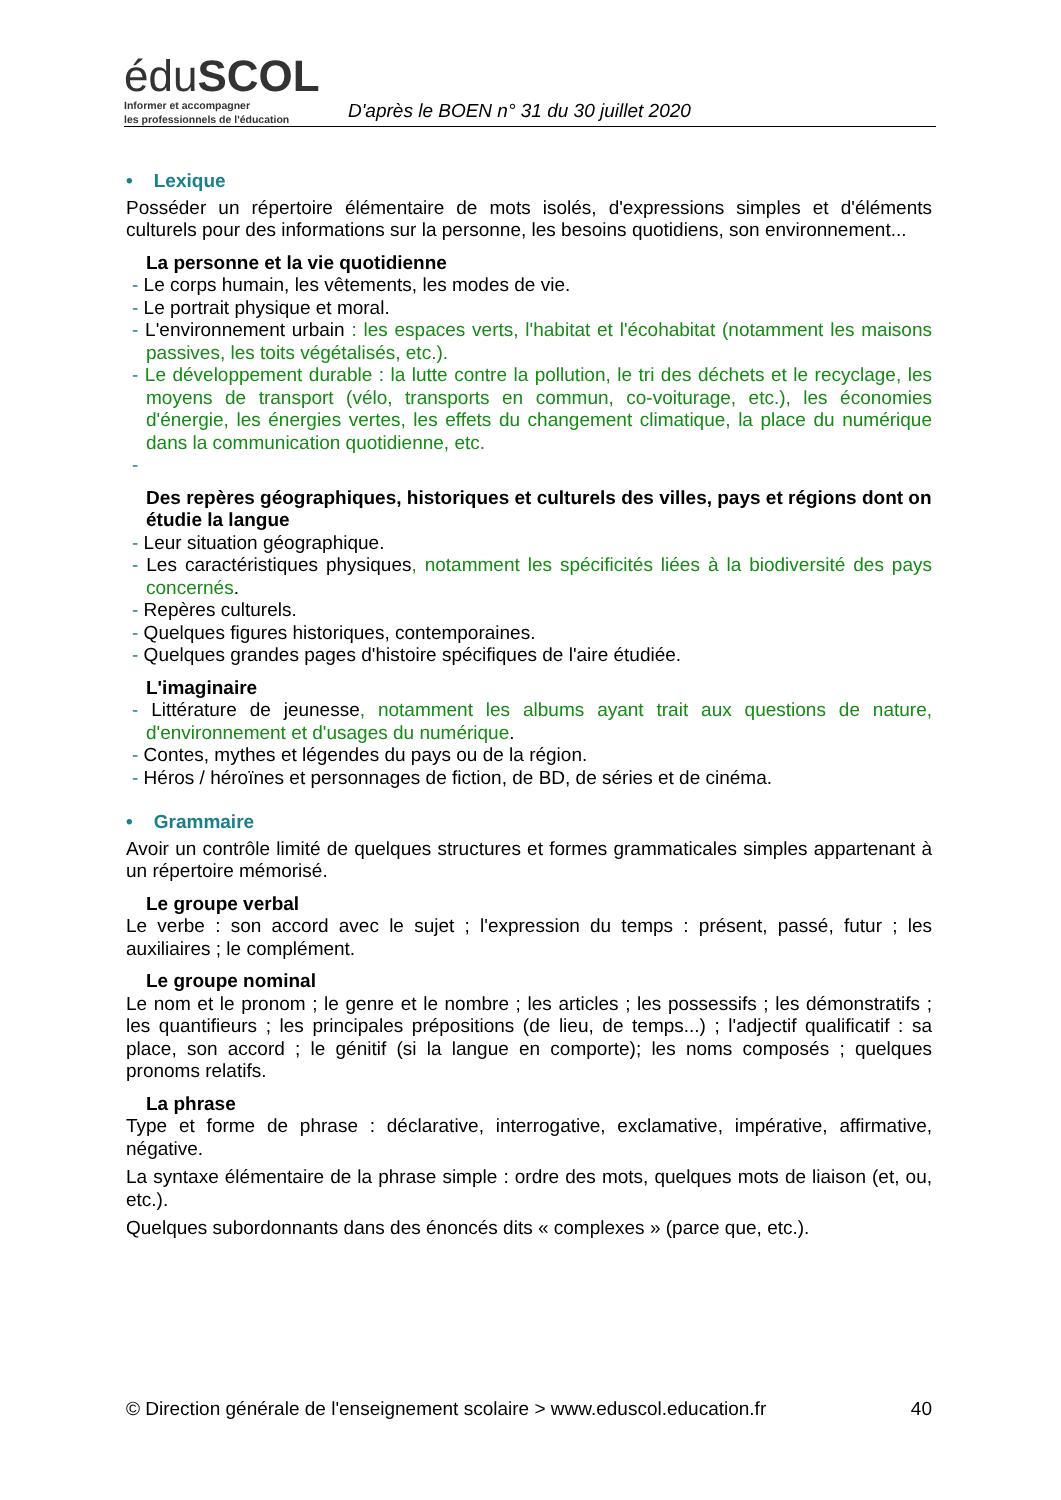éduSCOL
Informer et accompagner
les professionnels de l'éducation
D'après le BOEN n° 31 du 30 juillet 2020
• Lexique
Posséder un répertoire élémentaire de mots isolés, d'expressions simples et d'éléments culturels pour des informations sur la personne, les besoins quotidiens, son environnement...
La personne et la vie quotidienne
- Le corps humain, les vêtements, les modes de vie.
- Le portrait physique et moral.
- L'environnement urbain : les espaces verts, l'habitat et l'écohabitat (notamment les maisons passives, les toits végétalisés, etc.).
- Le développement durable : la lutte contre la pollution, le tri des déchets et le recyclage, les moyens de transport (vélo, transports en commun, co-voiturage, etc.), les économies d'énergie, les énergies vertes, les effets du changement climatique, la place du numérique dans la communication quotidienne, etc.
-
Des repères géographiques, historiques et culturels des villes, pays et régions dont on étudie la langue
- Leur situation géographique.
- Les caractéristiques physiques, notamment les spécificités liées à la biodiversité des pays concernés.
- Repères culturels.
- Quelques figures historiques, contemporaines.
- Quelques grandes pages d'histoire spécifiques de l'aire étudiée.
L'imaginaire
- Littérature de jeunesse, notamment les albums ayant trait aux questions de nature, d'environnement et d'usages du numérique.
- Contes, mythes et légendes du pays ou de la région.
- Héros / héroïnes et personnages de fiction, de BD, de séries et de cinéma.
• Grammaire
Avoir un contrôle limité de quelques structures et formes grammaticales simples appartenant à un répertoire mémorisé.
Le groupe verbal
Le verbe : son accord avec le sujet ; l'expression du temps : présent, passé, futur ; les auxiliaires ; le complément.
Le groupe nominal
Le nom et le pronom ; le genre et le nombre ; les articles ; les possessifs ; les démonstratifs ; les quantifieurs ; les principales prépositions (de lieu, de temps...) ; l'adjectif qualificatif : sa place, son accord ; le génitif (si la langue en comporte); les noms composés ; quelques pronoms relatifs.
La phrase
Type et forme de phrase : déclarative, interrogative, exclamative, impérative, affirmative, négative.
La syntaxe élémentaire de la phrase simple : ordre des mots, quelques mots de liaison (et, ou, etc.).
Quelques subordonnants dans des énoncés dits « complexes » (parce que, etc.).
© Direction générale de l'enseignement scolaire > www.eduscol.education.fr 40